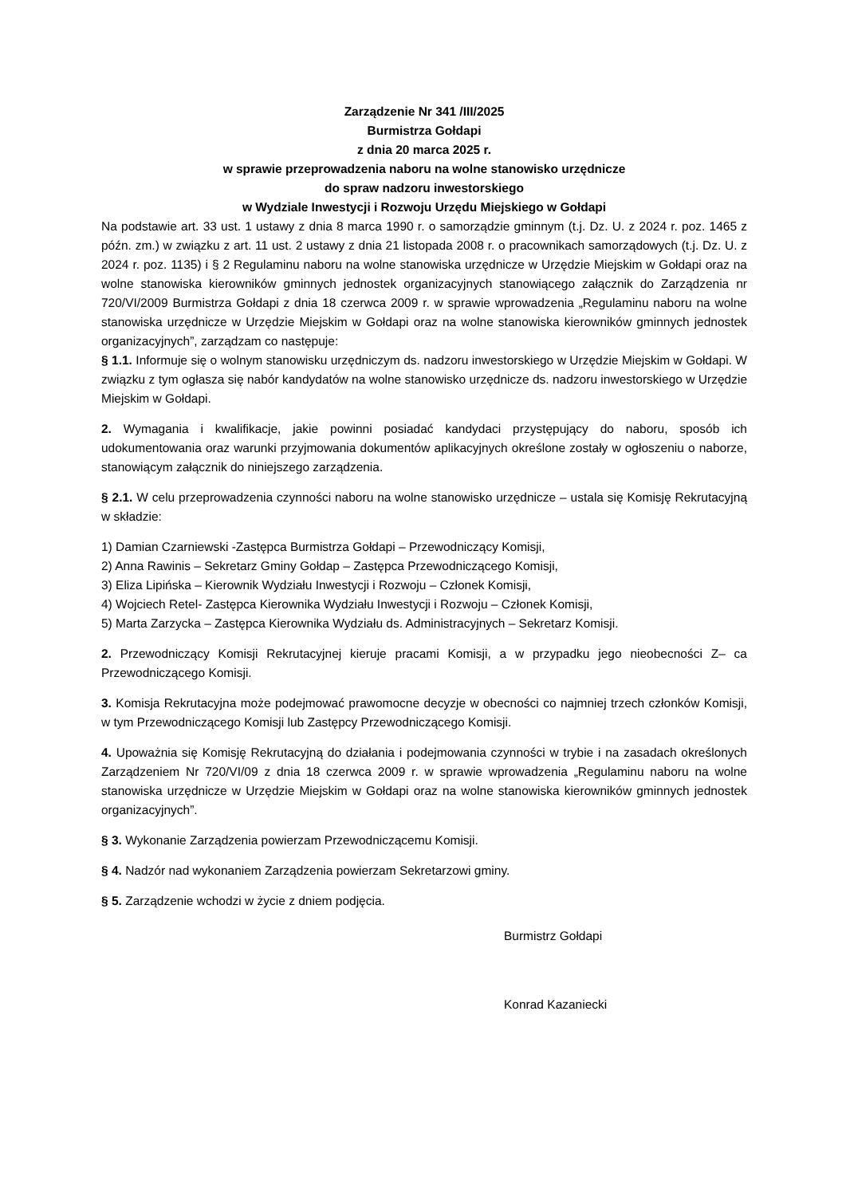Zarządzenie Nr 341 /III/2025
Burmistrza Gołdapi
z dnia 20 marca 2025 r.
w sprawie przeprowadzenia naboru na wolne stanowisko urzędnicze
do spraw nadzoru inwestorskiego
w Wydziale Inwestycji i Rozwoju Urzędu Miejskiego w Gołdapi
Na podstawie art. 33 ust. 1 ustawy z dnia 8 marca 1990 r. o samorządzie gminnym (t.j. Dz. U. z 2024 r. poz. 1465 z późn. zm.) w związku z art. 11 ust. 2 ustawy z dnia 21 listopada 2008 r. o pracownikach samorządowych (t.j. Dz. U. z 2024 r. poz. 1135) i § 2 Regulaminu naboru na wolne stanowiska urzędnicze w Urzędzie Miejskim w Gołdapi oraz na wolne stanowiska kierowników gminnych jednostek organizacyjnych stanowiącego załącznik do Zarządzenia nr 720/VI/2009 Burmistrza Gołdapi z dnia 18 czerwca 2009 r. w sprawie wprowadzenia „Regulaminu naboru na wolne stanowiska urzędnicze w Urzędzie Miejskim w Gołdapi oraz na wolne stanowiska kierowników gminnych jednostek organizacyjnych”, zarządzam co następuje:
§ 1.1. Informuje się o wolnym stanowisku urzędniczym ds. nadzoru inwestorskiego w Urzędzie Miejskim w Gołdapi. W związku z tym ogłasza się nabór kandydatów na wolne stanowisko urzędnicze ds. nadzoru inwestorskiego w Urzędzie Miejskim w Gołdapi.
2. Wymagania i kwalifikacje, jakie powinni posiadać kandydaci przystępujący do naboru, sposób ich udokumentowania oraz warunki przyjmowania dokumentów aplikacyjnych określone zostały w ogłoszeniu o naborze, stanowiącym załącznik do niniejszego zarządzenia.
§ 2.1. W celu przeprowadzenia czynności naboru na wolne stanowisko urzędnicze – ustala się Komisję Rekrutacyjną w składzie:
1) Damian Czarniewski -Zastępca Burmistrza Gołdapi – Przewodniczący Komisji,
2) Anna Rawinis – Sekretarz Gminy Gołdap – Zastępca Przewodniczącego Komisji,
3) Eliza Lipińska – Kierownik Wydziału Inwestycji i Rozwoju – Członek Komisji,
4) Wojciech Retel- Zastępca Kierownika Wydziału Inwestycji i Rozwoju – Członek Komisji,
5) Marta Zarzycka – Zastępca Kierownika Wydziału ds. Administracyjnych – Sekretarz Komisji.
2. Przewodniczący Komisji Rekrutacyjnej kieruje pracami Komisji, a w przypadku jego nieobecności Z– ca Przewodniczącego Komisji.
3. Komisja Rekrutacyjna może podejmować prawomocne decyzje w obecności co najmniej trzech członków Komisji, w tym Przewodniczącego Komisji lub Zastępcy Przewodniczącego Komisji.
4. Upoważnia się Komisję Rekrutacyjną do działania i podejmowania czynności w trybie i na zasadach określonych Zarządzeniem Nr 720/VI/09 z dnia 18 czerwca 2009 r. w sprawie wprowadzenia „Regulaminu naboru na wolne stanowiska urzędnicze w Urzędzie Miejskim w Gołdapi oraz na wolne stanowiska kierowników gminnych jednostek organizacyjnych”.
§ 3. Wykonanie Zarządzenia powierzam Przewodniczącemu Komisji.
§ 4. Nadzór nad wykonaniem Zarządzenia powierzam Sekretarzowi gminy.
§ 5. Zarządzenie wchodzi w życie z dniem podjęcia.
Burmistrz Gołdapi
Konrad Kazaniecki